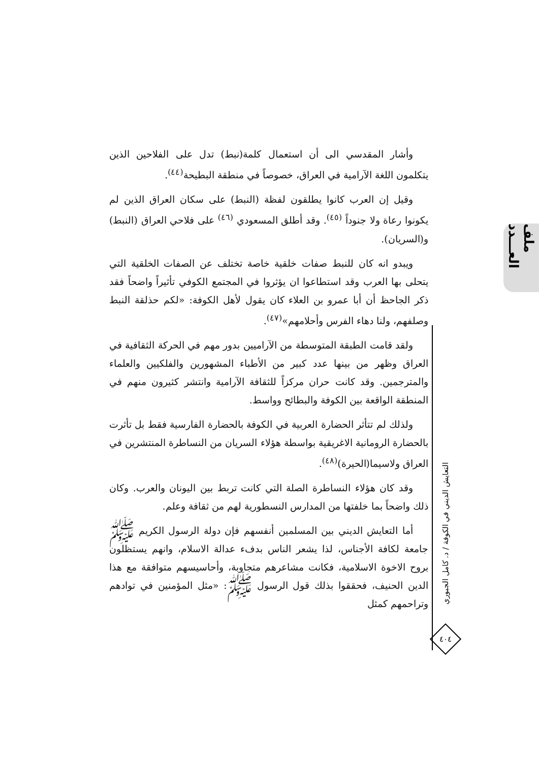ملف العـــدد
التعايش الديني في الكوفة / د. كامل الجبوري
٤٠٤
وأشار المقدسي الى أن استعمال كلمة(نبط) تدل على الفلاحين الذين يتكلمون اللغة الآرامية في العراق، خصوصاً في منطقة البطيحة<sup>(٤٤)</sup>.
وقيل إن العرب كانوا يطلقون لفظة (النبط) على سكان العراق الذين لم يكونوا رعاة ولا جنوداً <sup>(٤٥)</sup>. وقد أطلق المسعودي <sup>(٤٦)</sup> على فلاحي العراق (النبط) و(السريان).
ويبدو انه كان للنبط صفات خلقية خاصة تختلف عن الصفات الخلقية التي يتحلى بها العرب وقد استطاعوا ان يؤثروا في المجتمع الكوفي تأثيراً واضحاً فقد ذكر الجاحظ أن أبا عمرو بن العلاء كان يقول لأهل الكوفة: «لكم حذلقة النبط وصلفهم، ولنا دهاء الفرس وأحلامهم»<sup>(٤٧)</sup>.
ولقد قامت الطبقة المتوسطة من الآراميين بدور مهم في الحركة الثقافية في العراق وظهر من بينها عدد كبير من الأطباء المشهورين والفلكيين والعلماء والمترجمين. وقد كانت حران مركزاً للثقافة الآرامية وانتشر كثيرون منهم في المنطقة الواقعة بين الكوفة والبطائح وواسط.
ولذلك لم تتأثر الحضارة العربية في الكوفة بالحضارة الفارسية فقط بل تأثرت بالحضارة الرومانية الاغريقية بواسطة هؤلاء السريان من النساطرة المنتشرين في العراق ولاسيما(الحيرة)<sup>(٤٨)</sup>.
وقد كان هؤلاء النساطرة الصلة التي كانت تربط بين اليونان والعرب. وكان ذلك واضحاً بما خلفتها من المدارس النسطورية لهم من ثقافة وعلم.
أما التعايش الديني بين المسلمين أنفسهم فإن دولة الرسول الكريم ﷺ جامعة لكافة الأجناس، لذا يشعر الناس بدفء عدالة الاسلام، وانهم يستظلون بروح الاخوة الاسلامية، فكانت مشاعرهم متجاوبة، وأحاسيسهم متوافقة مع هذا الدين الحنيف، فحققوا بذلك قول الرسول ﷺ: «مثل المؤمنين في توادهم وتراحمهم كمثل